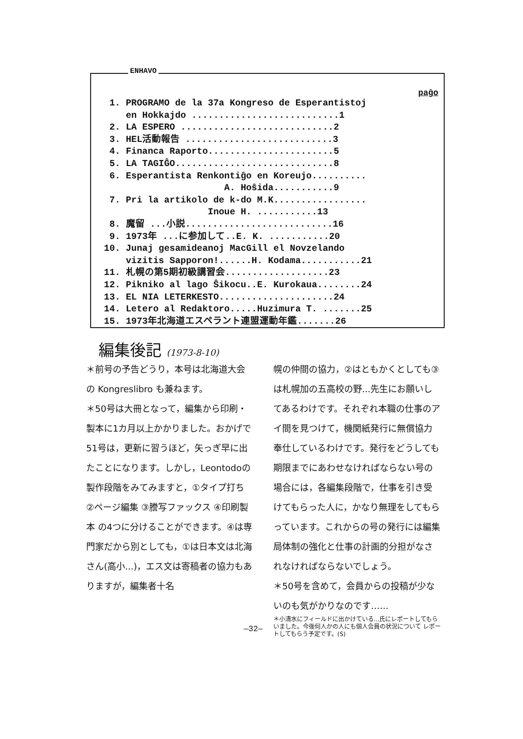ENHAVO
paĝo
1. PROGRAMO de la 37a Kongreso de Esperantistoj
en Hokkajdo ...........................1
2. LA ESPERO ............................2
3. HEL活動報告 ...........................3
4. Financa Raporto.......................5
5. LA TAGIĜO.............................8
6. Esperantista Renkontiĝo en Koreujo..........
A. Hoŝida...........9
7. Pri la artikolo de k-do M.K.................
Inoue H. ...........13
8. 魔留 ...小説...........................16
9. 1973年 ...に参加して..E. K. ...........20
10. Junaj gesamideanoj MacGill el Novzelando
vizitis Sapporon!......H. Kodama...........21
11. 札幌の第5期初級講習会...................23
12. Pikniko al lago Ŝikocu..E. Kurokaua........24
13. EL NIA LETERKESTO.....................24
14. Letero al Redaktoro.....Huzimura T. .......25
15. 1973年北海道エスペラント連盟運動年鑑.......26
編集後記 (1973-8-10)
＊前号の予告どうり，本号は北海道大会の Kongreslibro も兼ねます。
＊50号は大冊となって，編集から印刷・製本に1カ月以上かかりました。おかげで51号は，更新に習うほど，矢っぎ早に出たことになります。しかし，Leontodoの製作段階をみてみますと，①タイプ打ち ②ページ編集 ③謄写ファックス ④印刷製本 の4つに分けることができます。④は専門家だから別としても，①は日本文は北海さん(高小...)，エス文は寄稿者の協力もありますが，編集者十名
幌の仲間の協力，②はともかくとしても③は札幌加の五高校の野...先生にお願いしてあるわけです。それぞれ本職の仕事のアイ間を見つけて，機関紙発行に無償協力奉仕しているわけです。発行をどうしても期限までにあわせなければならない号の場合には，各編集段階で，仕事を引き受けてもらった人に，かなり無理をしてもらっています。これからの号の発行には編集局体制の強化と仕事の計画的分担がなされなければならないでしょう。
＊50号を含めて，会員からの投稿が少ないのも気がかりなのです……
＊小清水にフィールドに出かけている...氏にレポートしてもらいました。今後何人かの人にも個人会員の状況について レポートしてもらう予定です。(S)
—32—